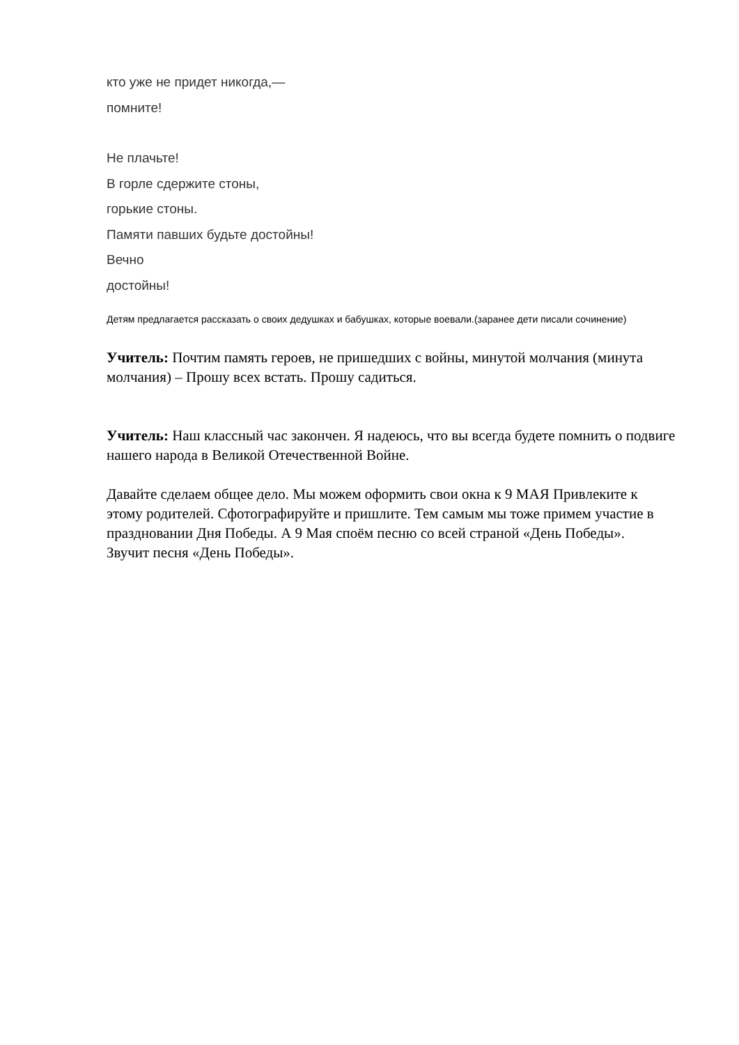кто уже не придет никогда,—
помните!
Не плачьте!
В горле сдержите стоны,
горькие стоны.
Памяти павших будьте достойны!
Вечно
достойны!
Детям предлагается рассказать о своих дедушках и бабушках, которые воевали.(заранее дети писали сочинение)
Учитель: Почтим память героев, не пришедших с войны, минутой молчания (минута молчания) – Прошу всех встать. Прошу садиться.
Учитель: Наш классный час закончен. Я надеюсь, что вы всегда будете помнить о подвиге нашего народа в Великой Отечественной Войне.
Давайте сделаем общее дело. Мы можем оформить свои окна к 9 МАЯ Привлеките к этому родителей. Сфотографируйте и пришлите. Тем самым мы тоже примем участие в праздновании Дня Победы. А 9 Мая споём песню со всей страной «День Победы».
Звучит песня «День Победы».